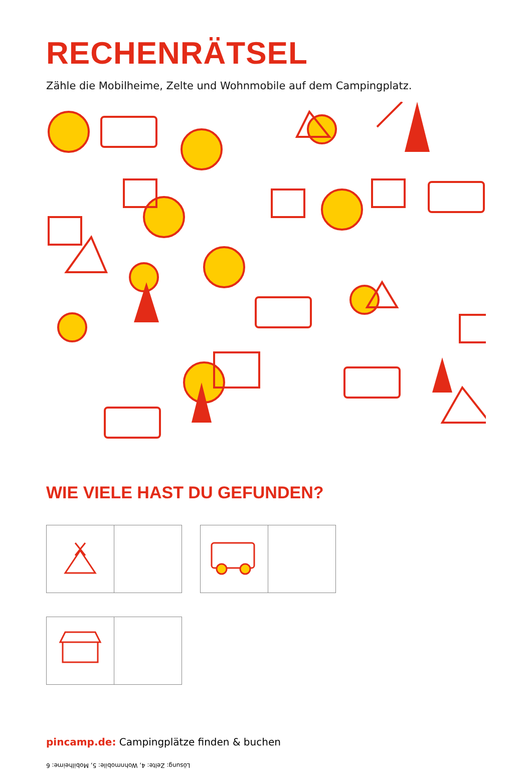RECHENRÄTSEL
Zähle die Mobilheime, Zelte und Wohnmobile auf dem Campingplatz.
WIE VIELE HAST DU GEFUNDEN?
pincamp.de: Campingplätze finden & buchen
Lösung: Zelte: 4, Wohnmobile: 5, Mobilheime: 6